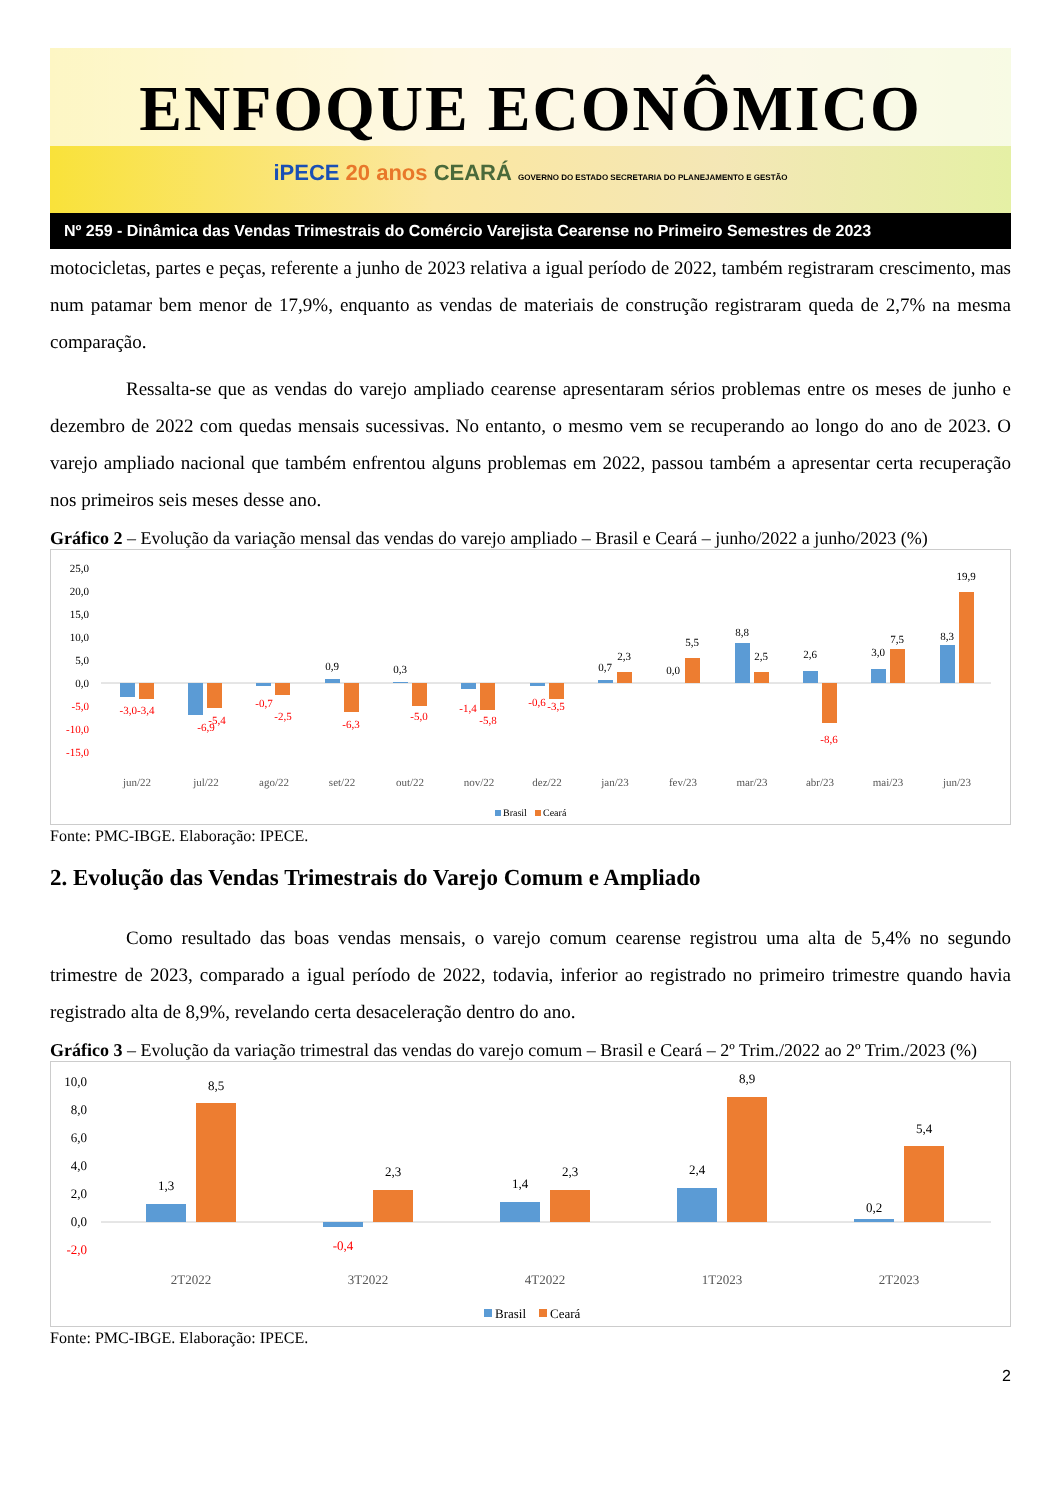ENFOQUE ECONÔMICO
iPECE 20 anos CEARÁ GOVERNO DO ESTADO SECRETARIA DO PLANEJAMENTO E GESTÃO
Nº 259 - Dinâmica das Vendas Trimestrais do Comércio Varejista Cearense no Primeiro Semestres de 2023
motocicletas, partes e peças, referente a junho de 2023 relativa a igual período de 2022, também registraram crescimento, mas num patamar bem menor de 17,9%, enquanto as vendas de materiais de construção registraram queda de 2,7% na mesma comparação.
Ressalta-se que as vendas do varejo ampliado cearense apresentaram sérios problemas entre os meses de junho e dezembro de 2022 com quedas mensais sucessivas. No entanto, o mesmo vem se recuperando ao longo do ano de 2023. O varejo ampliado nacional que também enfrentou alguns problemas em 2022, passou também a apresentar certa recuperação nos primeiros seis meses desse ano.
Gráfico 2 – Evolução da variação mensal das vendas do varejo ampliado – Brasil e Ceará – junho/2022 a junho/2023 (%)
25,0
20,0
15,0
10,0
5,0
0,0
-5,0
-10,0
-15,0
-3,0-3,4
-6,9
-5,4
-0,7
-2,5
-6,3
-5,0
-1,4
-5,8
-0,6
-3,5
-8,6
0,9
0,3
0,7
2,3
0,0
5,5
8,8
2,5
2,6
3,0
7,5
8,3
19,9
jun/22
jul/22
ago/22
set/22
out/22
nov/22
dez/22
jan/23
fev/23
mar/23
abr/23
mai/23
jun/23
Brasil
Ceará
Fonte: PMC-IBGE. Elaboração: IPECE.
2. Evolução das Vendas Trimestrais do Varejo Comum e Ampliado
Como resultado das boas vendas mensais, o varejo comum cearense registrou uma alta de 5,4% no segundo trimestre de 2023, comparado a igual período de 2022, todavia, inferior ao registrado no primeiro trimestre quando havia registrado alta de 8,9%, revelando certa desaceleração dentro do ano.
Gráfico 3 – Evolução da variação trimestral das vendas do varejo comum – Brasil e Ceará – 2º Trim./2022 ao 2º Trim./2023 (%)
10,0
8,0
6,0
4,0
2,0
0,0
-2,0
1,3
8,5
2,3
1,4
2,3
2,4
8,9
0,2
5,4
-0,4
2T2022
3T2022
4T2022
1T2023
2T2023
Brasil
Ceará
Fonte: PMC-IBGE. Elaboração: IPECE.
2